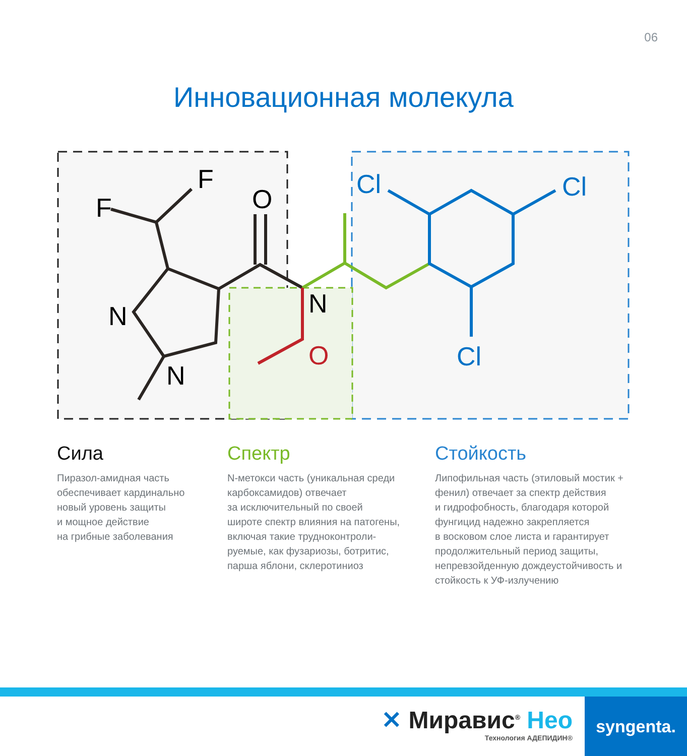06
Инновационная молекула
F
F
O
N
N
N
O
Cl
Cl
Cl
Сила
Пиразол-амидная часть
обеспечивает кардинально
новый уровень защиты
и мощное действие
на грибные заболевания
Спектр
N-метокси часть (уникальная среди
карбоксамидов) отвечает
за исключительный по своей
широте спектр влияния на патогены,
включая такие трудноконтроли-
руемые, как фузариозы, ботритис,
парша яблони, склеротиниоз
Стойкость
Липофильная часть (этиловый мостик +
фенил) отвечает за спектр действия
и гидрофобность, благодаря которой
фунгицид надежно закрепляется
в восковом слое листа и гарантирует
продолжительный период защиты,
непревзойденную дождеустойчивость и
стойкость к УФ-излучению
✕ Миравис<sup>®</sup> Нео
Технология АДЕПИДИН®
syngenta.